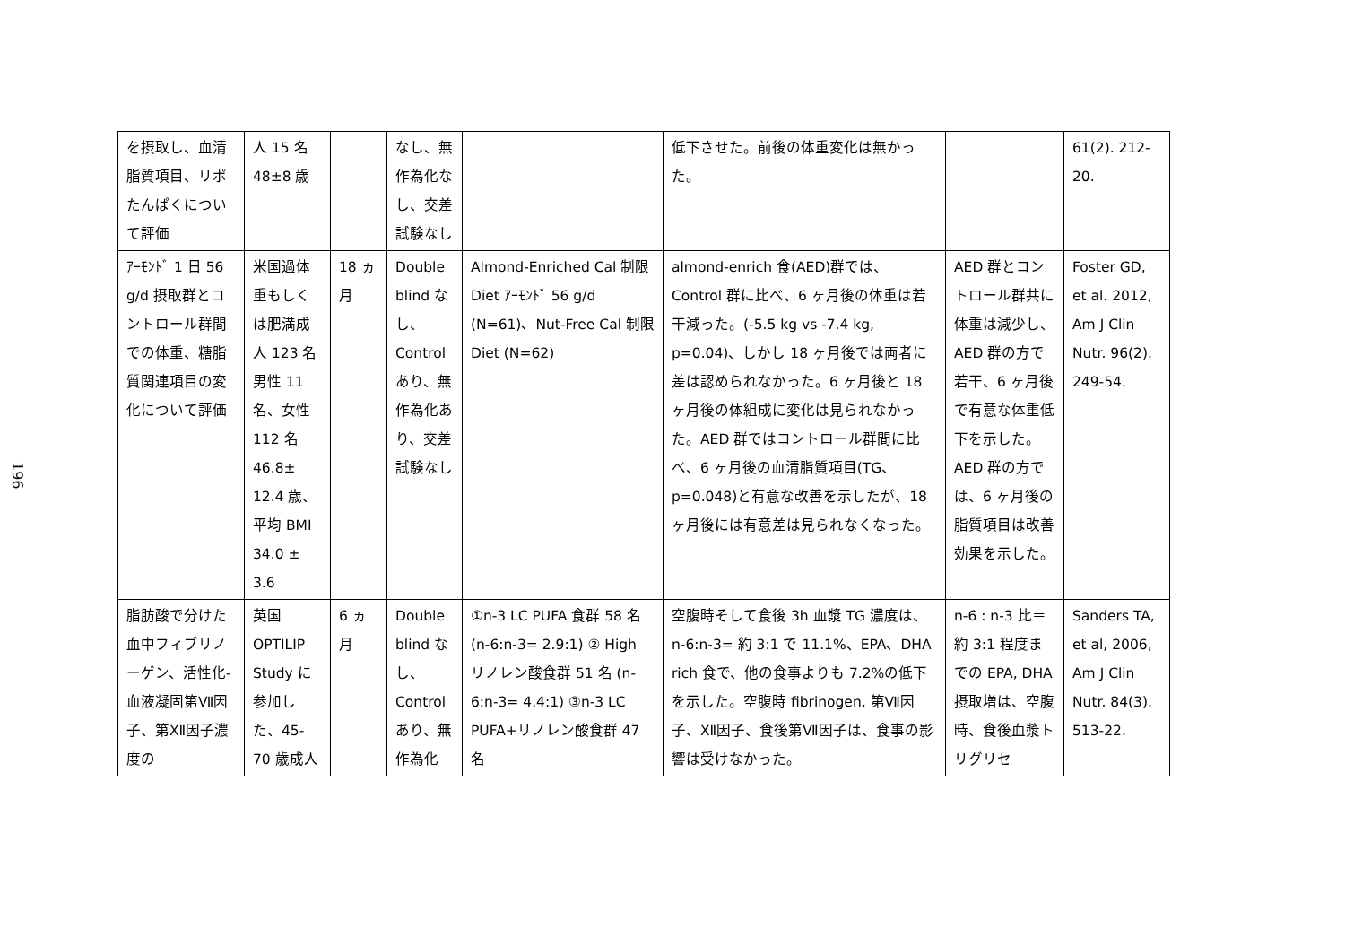196
| を摂取し、血清脂質項目、リポたんぱくについて評価 | 人 15 名 48±8 歳 | | なし、無作為化なし、交差試験なし | | 低下させた。前後の体重変化は無かった。 | | 61(2). 212-20. |
| ｱｰﾓﾝﾄﾞ 1 日 56 g/d 摂取群とコントロール群間での体重、糖脂質関連項目の変化について評価 | 米国過体重もしくは肥満成人 123 名 男性 11 名、女性 112 名 46.8± 12.4 歳、平均 BMI 34.0 ± 3.6 | 18 ヵ月 | Double blind なし、Control あり、無作為化あり、交差試験なし | Almond-Enriched Cal 制限 Diet ｱｰﾓﾝﾄﾞ 56 g/d (N=61)、Nut-Free Cal 制限 Diet (N=62) | almond-enrich 食(AED)群では、Control 群に比べ、6 ヶ月後の体重は若干減った。(-5.5 kg vs -7.4 kg, p=0.04)、しかし 18 ヶ月後では両者に差は認められなかった。6 ヶ月後と 18 ヶ月後の体組成に変化は見られなかった。AED 群ではコントロール群間に比べ、6 ヶ月後の血清脂質項目(TG、p=0.048)と有意な改善を示したが、18 ヶ月後には有意差は見られなくなった。 | AED 群とコントロール群共に体重は減少し、AED 群の方で若干、6 ヶ月後で有意な体重低下を示した。AED 群の方では、6 ヶ月後の脂質項目は改善効果を示した。 | Foster GD, et al. 2012, Am J Clin Nutr. 96(2). 249-54. |
| 脂肪酸で分けた血中フィブリノーゲン、活性化-血液凝固第Ⅶ因子、第XⅡ因子濃度の | 英国 OPTILIP Study に参加した、45-70 歳成人 | 6 ヵ月 | Double blind なし、Control あり、無作為化 | ①n-3 LC PUFA 食群 58 名 (n-6:n-3= 2.9:1) ② High リノレン酸食群 51 名 (n-6:n-3= 4.4:1) ③n-3 LC PUFA+リノレン酸食群 47 名 | 空腹時そして食後 3h 血漿 TG 濃度は、n-6:n-3= 約 3:1 で 11.1%、EPA、DHA rich 食で、他の食事よりも 7.2%の低下を示した。空腹時 fibrinogen, 第Ⅶ因子、XⅡ因子、食後第Ⅶ因子は、食事の影響は受けなかった。 | n-6 : n-3 比＝約 3:1 程度までの EPA, DHA 摂取増は、空腹時、食後血漿トリグリセ | Sanders TA, et al, 2006, Am J Clin Nutr. 84(3). 513-22. |